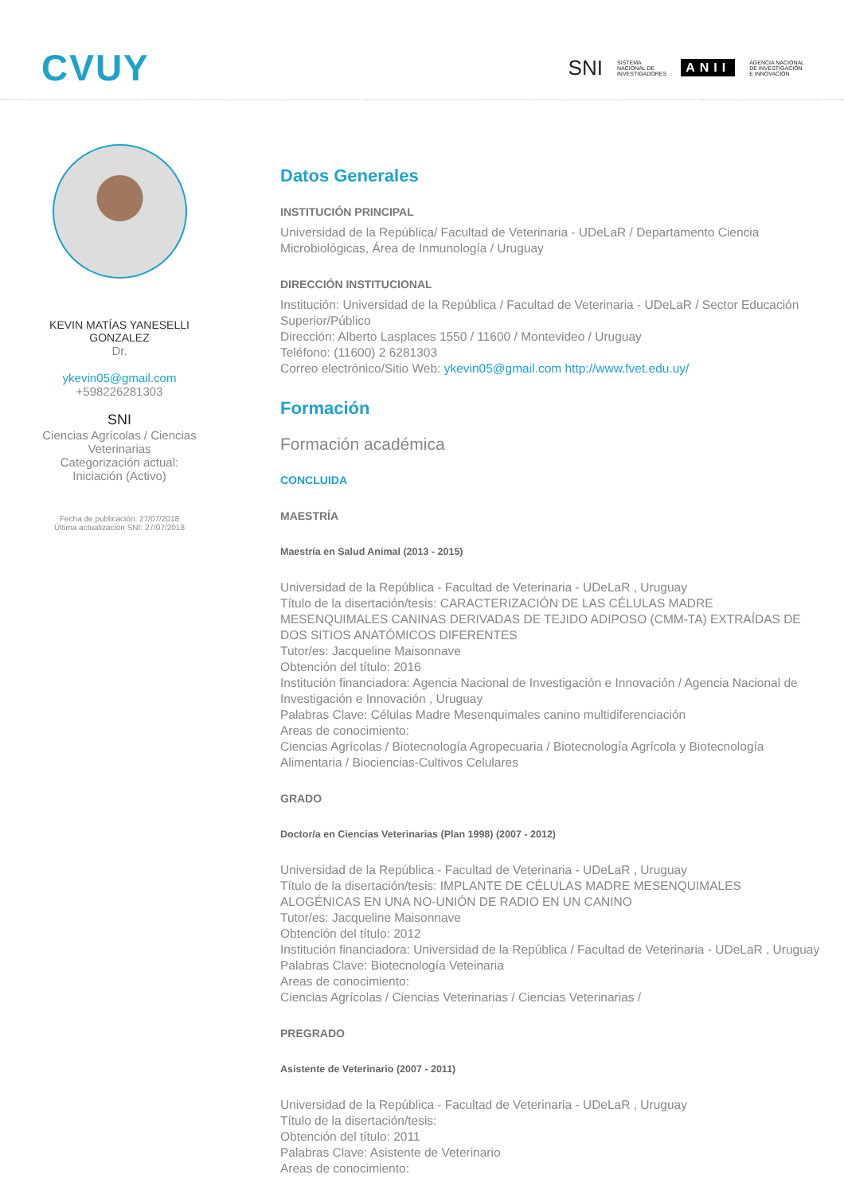CVUY
SNI SISTEMA
NACIONAL DE
INVESTIGADORES ANII AGENCIA NACIONAL
DE INVESTIGACIÓN
E INNOVACIÓN
KEVIN MATÍAS YANESELLI GONZALEZ
Dr.
ykevin05@gmail.com
+598226281303
SNI
Ciencias Agrícolas / Ciencias Veterinarias
Categorización actual: Iniciación (Activo)
Fecha de publicación: 27/07/2018
Última actualización SNI: 27/07/2018
Datos Generales
INSTITUCIÓN PRINCIPAL
Universidad de la República/ Facultad de Veterinaria - UDeLaR / Departamento Ciencia Microbiológicas, Área de Inmunología / Uruguay
DIRECCIÓN INSTITUCIONAL
Institución: Universidad de la República / Facultad de Veterinaria - UDeLaR / Sector Educación Superior/Público
Dirección: Alberto Lasplaces 1550 / 11600 / Montevideo / Uruguay
Teléfono: (11600) 2 6281303
Correo electrónico/Sitio Web: ykevin05@gmail.com http://www.fvet.edu.uy/
Formación
Formación académica
CONCLUIDA
MAESTRÍA
Maestría en Salud Animal (2013 - 2015)
Universidad de la República - Facultad de Veterinaria - UDeLaR , Uruguay
Título de la disertación/tesis: CARACTERIZACIÓN DE LAS CÉLULAS MADRE MESENQUIMALES CANINAS DERIVADAS DE TEJIDO ADIPOSO (CMM-TA) EXTRAÍDAS DE DOS SITIOS ANATÓMICOS DIFERENTES
Tutor/es: Jacqueline Maisonnave
Obtención del título: 2016
Institución financiadora: Agencia Nacional de Investigación e Innovación / Agencia Nacional de Investigación e Innovación , Uruguay
Palabras Clave: Células Madre Mesenquimales canino multidiferenciación
Areas de conocimiento:
Ciencias Agrícolas / Biotecnología Agropecuaria / Biotecnología Agrícola y Biotecnología Alimentaria / Biociencias-Cultivos Celulares
GRADO
Doctor/a en Ciencias Veterinarias (Plan 1998) (2007 - 2012)
Universidad de la República - Facultad de Veterinaria - UDeLaR , Uruguay
Título de la disertación/tesis: IMPLANTE DE CÉLULAS MADRE MESENQUIMALES ALOGÉNICAS EN UNA NO-UNIÓN DE RADIO EN UN CANINO
Tutor/es: Jacqueline Maisonnave
Obtención del título: 2012
Institución financiadora: Universidad de la República / Facultad de Veterinaria - UDeLaR , Uruguay
Palabras Clave: Biotecnología Veteinaria
Areas de conocimiento:
Ciencias Agrícolas / Ciencias Veterinarias / Ciencias Veterinarias /
PREGRADO
Asistente de Veterinario (2007 - 2011)
Universidad de la República - Facultad de Veterinaria - UDeLaR , Uruguay
Título de la disertación/tesis:
Obtención del título: 2011
Palabras Clave: Asistente de Veterinario
Areas de conocimiento: